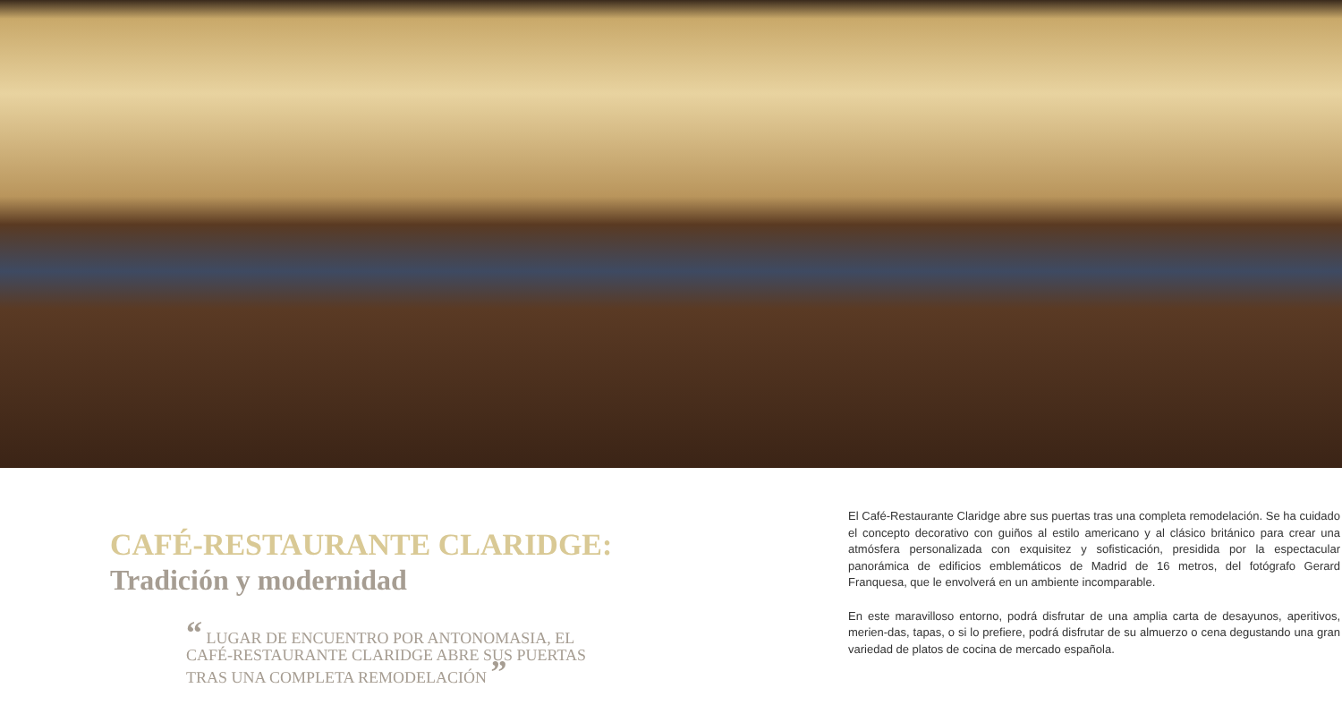CAFÉ-RESTAURANTE CLARIDGE:
Tradición y modernidad
“ LUGAR DE ENCUENTRO POR ANTONOMASIA, EL CAFÉ-RESTAURANTE CLARIDGE ABRE SUS PUERTAS TRAS UNA COMPLETA REMODELACIÓN ”
El Café-Restaurante Claridge abre sus puertas tras una completa remodelación. Se ha cuidado el concepto decorativo con guiños al estilo americano y al clásico británico para crear una atmósfera personalizada con exquisitez y sofisticación, presidida por la espectacular panorámica de edificios emblemáticos de Madrid de 16 metros, del fotógrafo Gerard Franquesa, que le envolverá en un ambiente incomparable.
En este maravilloso entorno, podrá disfrutar de una amplia carta de desayunos, aperitivos, merien-das, tapas, o si lo prefiere, podrá disfrutar de su almuerzo o cena degustando una gran variedad de platos de cocina de mercado española.